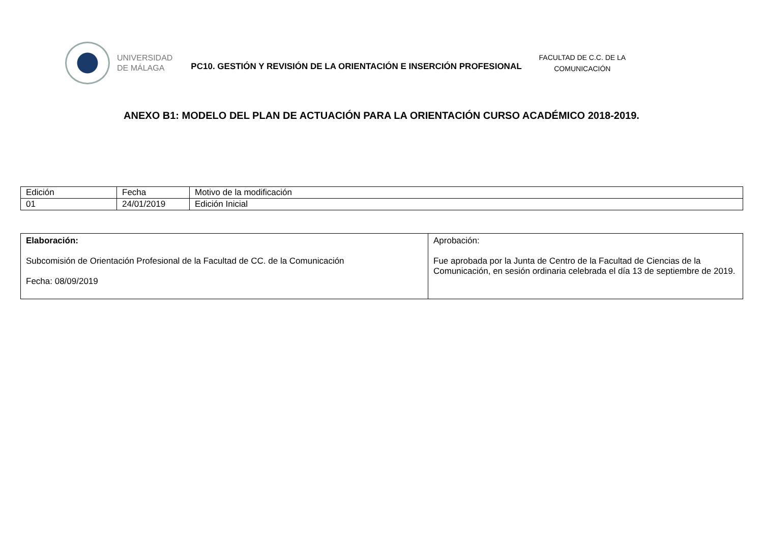UNIVERSIDAD
DE MÁLAGA
PC10. GESTIÓN Y REVISIÓN DE LA ORIENTACIÓN E INSERCIÓN PROFESIONAL
FACULTAD DE C.C. DE LA
COMUNICACIÓN
ANEXO B1: MODELO DEL PLAN DE ACTUACIÓN PARA LA ORIENTACIÓN CURSO ACADÉMICO 2018-2019.
| Edición | Fecha | Motivo de la modificación |
| --- | --- | --- |
| 01 | 24/01/2019 | Edición Inicial |
| Elaboración: Subcomisión de Orientación Profesional de la Facultad de CC. de la Comunicación Fecha: 08/09/2019 | Aprobación: Fue aprobada por la Junta de Centro de la Facultad de Ciencias de la Comunicación, en sesión ordinaria celebrada el día 13 de septiembre de 2019. |